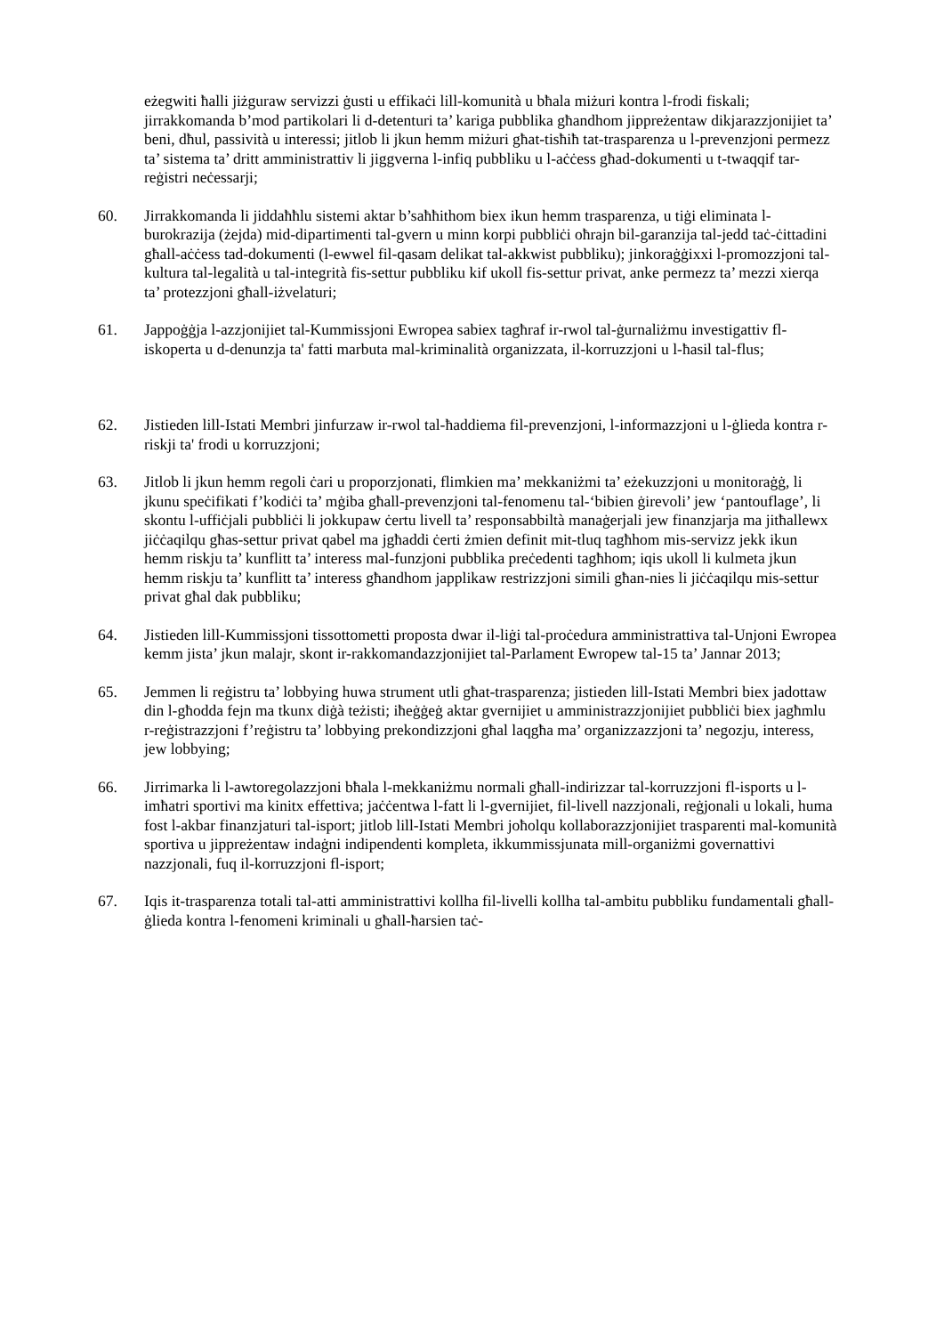eżegwiti ħalli jiżguraw servizzi ġusti u effikaċi lill-komunità u bħala miżuri kontra l-frodi fiskali; jirrakkomanda b’mod partikolari li d-detenturi ta’ kariga pubblika għandhom jippreżentaw dikjarazzjonijiet ta’ beni, dħul, passività u interessi; jitlob li jkun hemm miżuri għat-tisħiħ tat-trasparenza u l-prevenzjoni permezz ta’ sistema ta’ dritt amministrattiv li jiggverna l-infiq pubbliku u l-aċċess għad-dokumenti u t-twaqqif tar-reġistri neċessarji;
60. Jirrakkomanda li jiddaħħlu sistemi aktar b’saħħithom biex ikun hemm trasparenza, u tiġi eliminata l-burokrazija (żejda) mid-dipartimenti tal-gvern u minn korpi pubbliċi oħrajn bil-garanzija tal-jedd taċ-ċittadini għall-aċċess tad-dokumenti (l-ewwel fil-qasam delikat tal-akkwist pubbliku); jinkoraġġixxi l-promozzjoni tal-kultura tal-legalità u tal-integrità fis-settur pubbliku kif ukoll fis-settur privat, anke permezz ta’ mezzi xierqa ta’ protezzjoni għall-iżvelaturi;
61. Jappoġġja l-azzjonijiet tal-Kummissjoni Ewropea sabiex tagħraf ir-rwol tal-ġurnaliżmu investigattiv fl-iskoperta u d-denunzja ta' fatti marbuta mal-kriminalità organizzata, il-korruzzjoni u l-ħasil tal-flus;
62. Jistieden lill-Istati Membri jinfurzaw ir-rwol tal-ħaddiema fil-prevenzjoni, l-informazzjoni u l-ġlieda kontra r-riskji ta' frodi u korruzzjoni;
63. Jitlob li jkun hemm regoli ċari u proporzjonati, flimkien ma’ mekkaniżmi ta’ eżekuzzjoni u monitoraġġ, li jkunu speċifikati f’kodiċi ta’ mġiba għall-prevenzjoni tal-fenomenu tal-‘bibien ġirevoli’ jew ‘pantouflage’, li skontu l-uffiċjali pubbliċi li jokkupaw ċertu livell ta’ responsabbiltà manaġerjali jew finanzjarja ma jitħallewx jiċċaqilqu għas-settur privat qabel ma jgħaddi ċerti żmien definit mit-tluq tagħhom mis-servizz jekk ikun hemm riskju ta’ kunflitt ta’ interess mal-funzjoni pubblika preċedenti tagħhom; iqis ukoll li kulmeta jkun hemm riskju ta’ kunflitt ta’ interess għandhom japplikaw restrizzjoni simili għan-nies li jiċċaqilqu mis-settur privat għal dak pubbliku;
64. Jistieden lill-Kummissjoni tissottometti proposta dwar il-liġi tal-proċedura amministrattiva tal-Unjoni Ewropea kemm jista’ jkun malajr, skont ir-rakkomandazzjonijiet tal-Parlament Ewropew tal-15 ta’ Jannar 2013;
65. Jemmen li reġistru ta’ lobbying huwa strument utli għat-trasparenza; jistieden lill-Istati Membri biex jadottaw din l-għodda fejn ma tkunx diġà teżisti; iħeġġeġ aktar gvernijiet u amministrazzjonijiet pubbliċi biex jagħmlu r-reġistrazzjoni f’reġistru ta’ lobbying prekondizzjoni għal laqgħa ma’ organizzazzjoni ta’ negozju, interess, jew lobbying;
66. Jirrimarka li l-awtoregolazzjoni bħala l-mekkaniżmu normali għall-indirizzar tal-korruzzjoni fl-isports u l-imħatri sportivi ma kinitx effettiva; jaċċentwa l-fatt li l-gvernijiet, fil-livell nazzjonali, reġjonali u lokali, huma fost l-akbar finanzjaturi tal-isport; jitlob lill-Istati Membri joħolqu kollaborazzjonijiet trasparenti mal-komunità sportiva u jippreżentaw indaġni indipendenti kompleta, ikkummissjunata mill-organiżmi governattivi nazzjonali, fuq il-korruzzjoni fl-isport;
67. Iqis it-trasparenza totali tal-atti amministrattivi kollha fil-livelli kollha tal-ambitu pubbliku fundamentali għall-ġlieda kontra l-fenomeni kriminali u għall-ħarsien taċ-